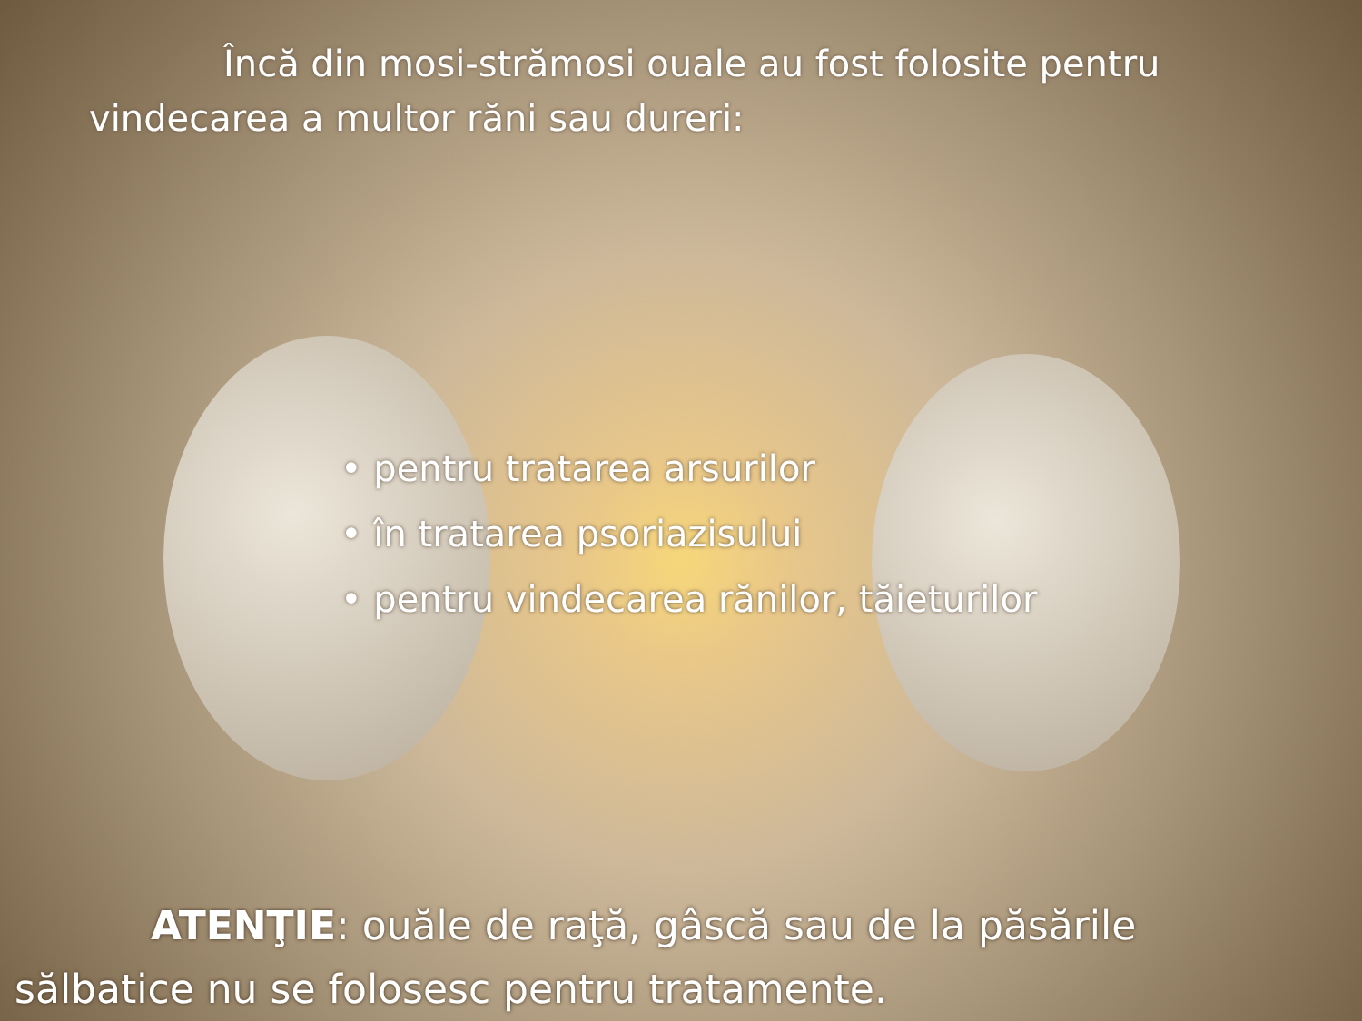Încă din mosi-strămosi ouale au fost folosite pentru vindecarea a multor răni sau dureri:
• pentru tratarea arsurilor
• în tratarea psoriazisului
• pentru vindecarea rănilor, tăieturilor
ATENŢIE: ouăle de raţă, gâscă sau de la păsările sălbatice nu se folosesc pentru tratamente.